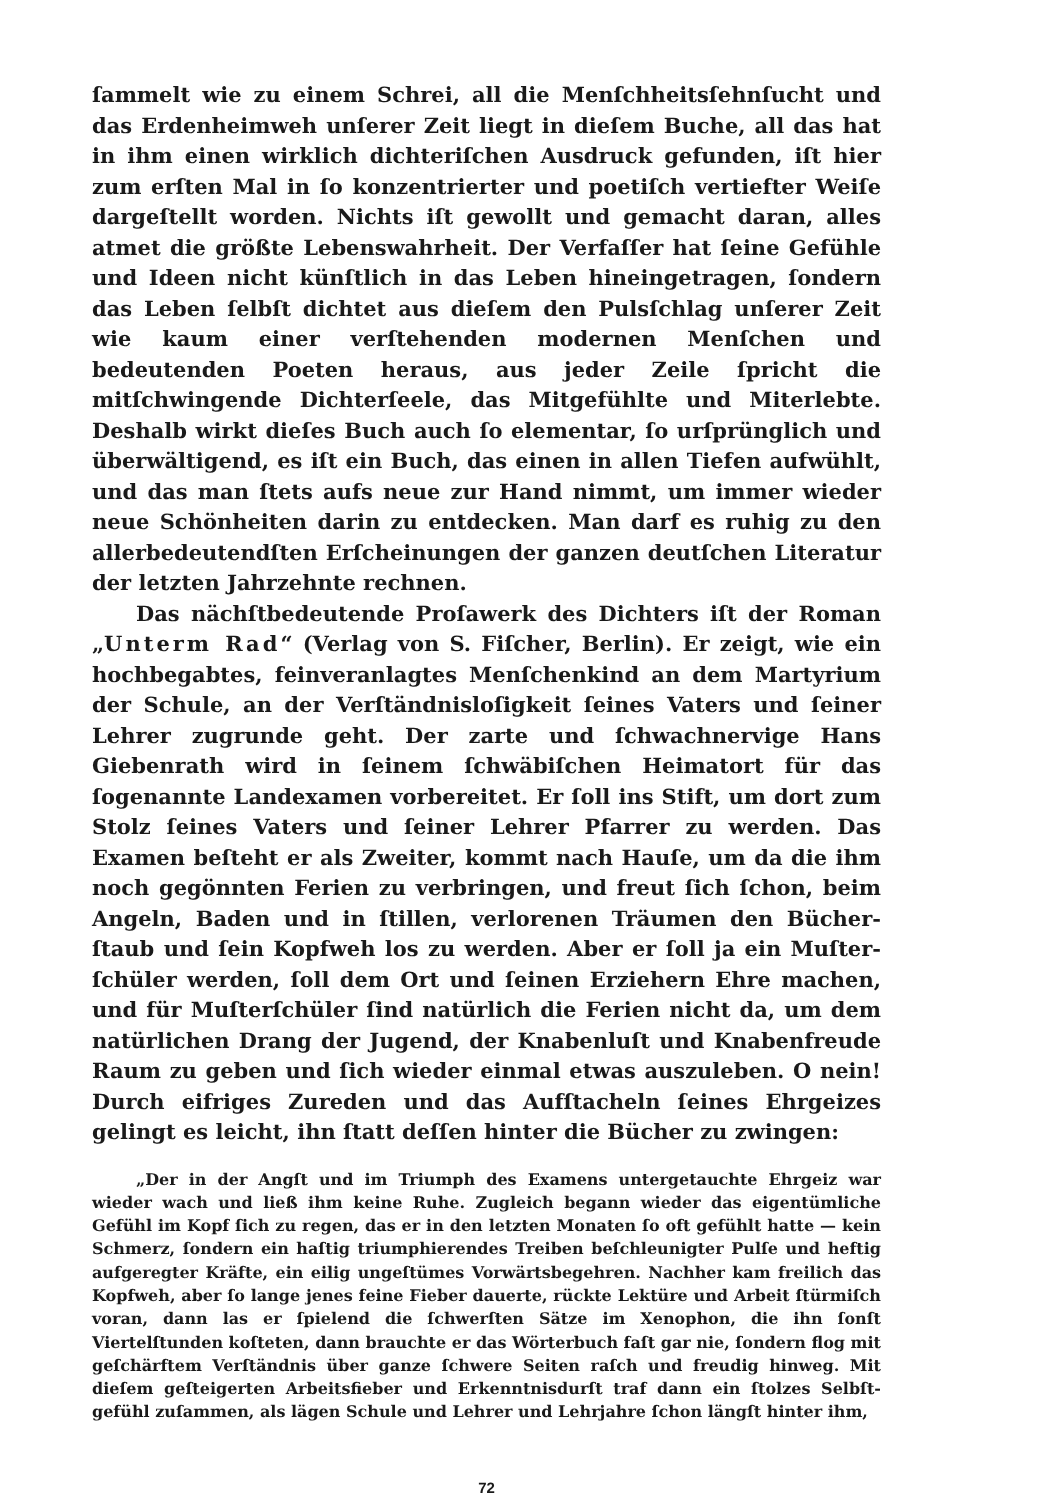ſammelt wie zu einem Schrei, all die Menſchheitsſehnſucht und das Erdenheimweh unſerer Zeit liegt in dieſem Buche, all das hat in ihm einen wirklich dichteriſchen Ausdruck gefunden, iſt hier zum erſten Mal in ſo konzentrierter und poetiſch vertiefter Weiſe dargeſtellt worden. Nichts iſt gewollt und gemacht daran, alles atmet die größte Lebens­wahrheit. Der Verfaſſer hat ſeine Gefühle und Ideen nicht künſtlich in das Leben hineingetragen, ſondern das Leben ſelbſt dichtet aus dieſem den Pulsſchlag unſerer Zeit wie kaum einer verſtehenden modernen Menſchen und bedeutenden Poeten heraus, aus jeder Zeile ſpricht die mitſchwingende Dichterſeele, das Mitgefühlte und Miterlebte. Deshalb wirkt dieſes Buch auch ſo elementar, ſo urſprünglich und überwältigend, es iſt ein Buch, das einen in allen Tiefen aufwühlt, und das man ſtets aufs neue zur Hand nimmt, um immer wieder neue Schönheiten darin zu entdecken. Man darf es ruhig zu den allerbedeutendſten Erſcheinungen der ganzen deutſchen Literatur der letzten Jahrzehnte rechnen.
Das nächſtbedeutende Proſawerk des Dichters iſt der Roman „Unterm Rad“ (Verlag von S. Fiſcher, Berlin). Er zeigt, wie ein hochbegabtes, feinveranlagtes Menſchenkind an dem Martyrium der Schule, an der Verſtändnisloſigkeit ſeines Vaters und ſeiner Lehrer zugrunde geht. Der zarte und ſchwachnervige Hans Giebenrath wird in ſeinem ſchwäbiſchen Heimatort für das ſogenannte Landexamen vorbereitet. Er ſoll ins Stift, um dort zum Stolz ſeines Vaters und ſeiner Lehrer Pfarrer zu werden. Das Examen beſteht er als Zweiter, kommt nach Hauſe, um da die ihm noch gegönnten Ferien zu verbringen, und freut ſich ſchon, beim Angeln, Baden und in ſtillen, verlorenen Träumen den Bücher­ſtaub und ſein Kopfweh los zu werden. Aber er ſoll ja ein Muſter­ſchüler werden, ſoll dem Ort und ſeinen Erziehern Ehre machen, und für Muſterſchüler ſind natürlich die Ferien nicht da, um dem natürlichen Drang der Jugend, der Knabenluſt und Knabenfreude Raum zu geben und ſich wieder einmal etwas auszuleben. O nein! Durch eifriges Zu­reden und das Aufſtacheln ſeines Ehrgeizes gelingt es leicht, ihn ſtatt deſſen hinter die Bücher zu zwingen:
„Der in der Angſt und im Triumph des Examens untergetauchte Ehrgeiz war wieder wach und ließ ihm keine Ruhe. Zugleich begann wieder das eigentümliche Gefühl im Kopf ſich zu regen, das er in den letzten Monaten ſo oft gefühlt hatte — kein Schmerz, ſondern ein haſtig triumphierendes Treiben beſchleunigter Pulſe und heftig aufgeregter Kräfte, ein eilig ungeſtümes Vorwärtsbegehren. Nachher kam freilich das Kopfweh, aber ſo lange jenes feine Fieber dauerte, rückte Lektüre und Arbeit ſtürmiſch voran, dann las er ſpielend die ſchwerſten Sätze im Xenophon, die ihn ſonſt Viertelſtunden koſteten, dann brauchte er das Wörterbuch faſt gar nie, ſondern flog mit geſchärftem Verſtändnis über ganze ſchwere Seiten raſch und freudig hinweg. Mit dieſem geſteigerten Arbeitsfieber und Erkenntnisdurſt traf dann ein ſtolzes Selbſt­gefühl zuſammen, als lägen Schule und Lehrer und Lehrjahre ſchon längſt hinter ihm,
72